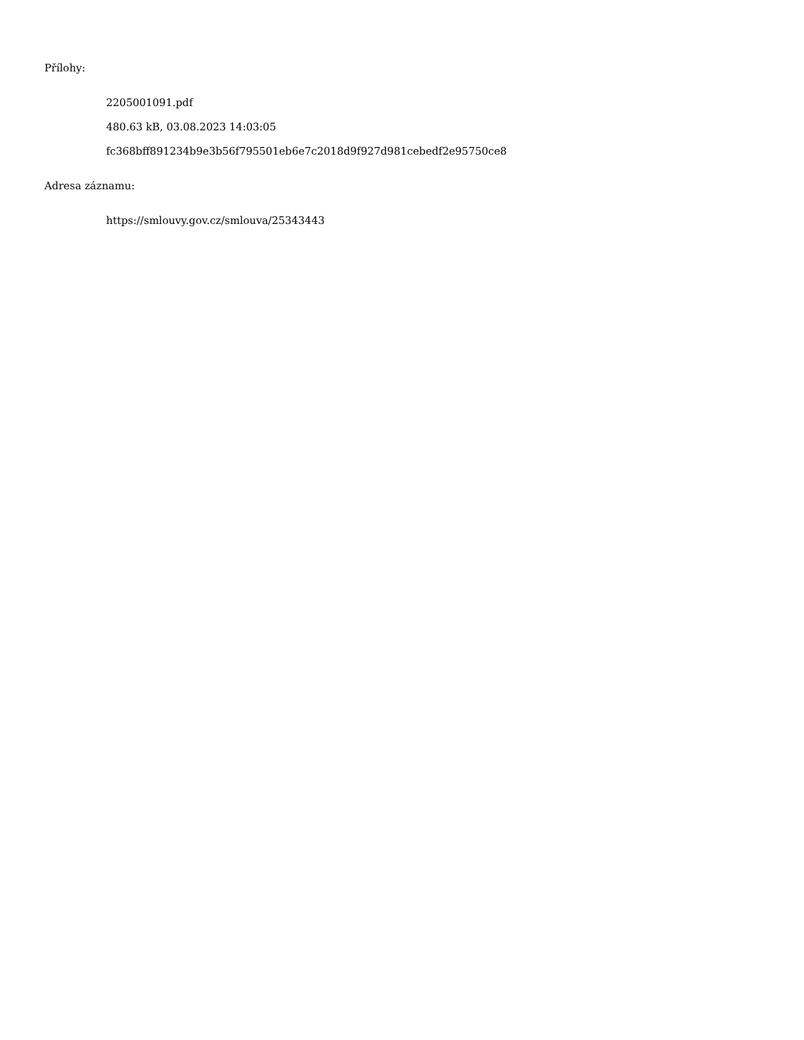Přílohy:
2205001091.pdf
480.63 kB, 03.08.2023 14:03:05
fc368bff891234b9e3b56f795501eb6e7c2018d9f927d981cebedf2e95750ce8
Adresa záznamu:
https://smlouvy.gov.cz/smlouva/25343443